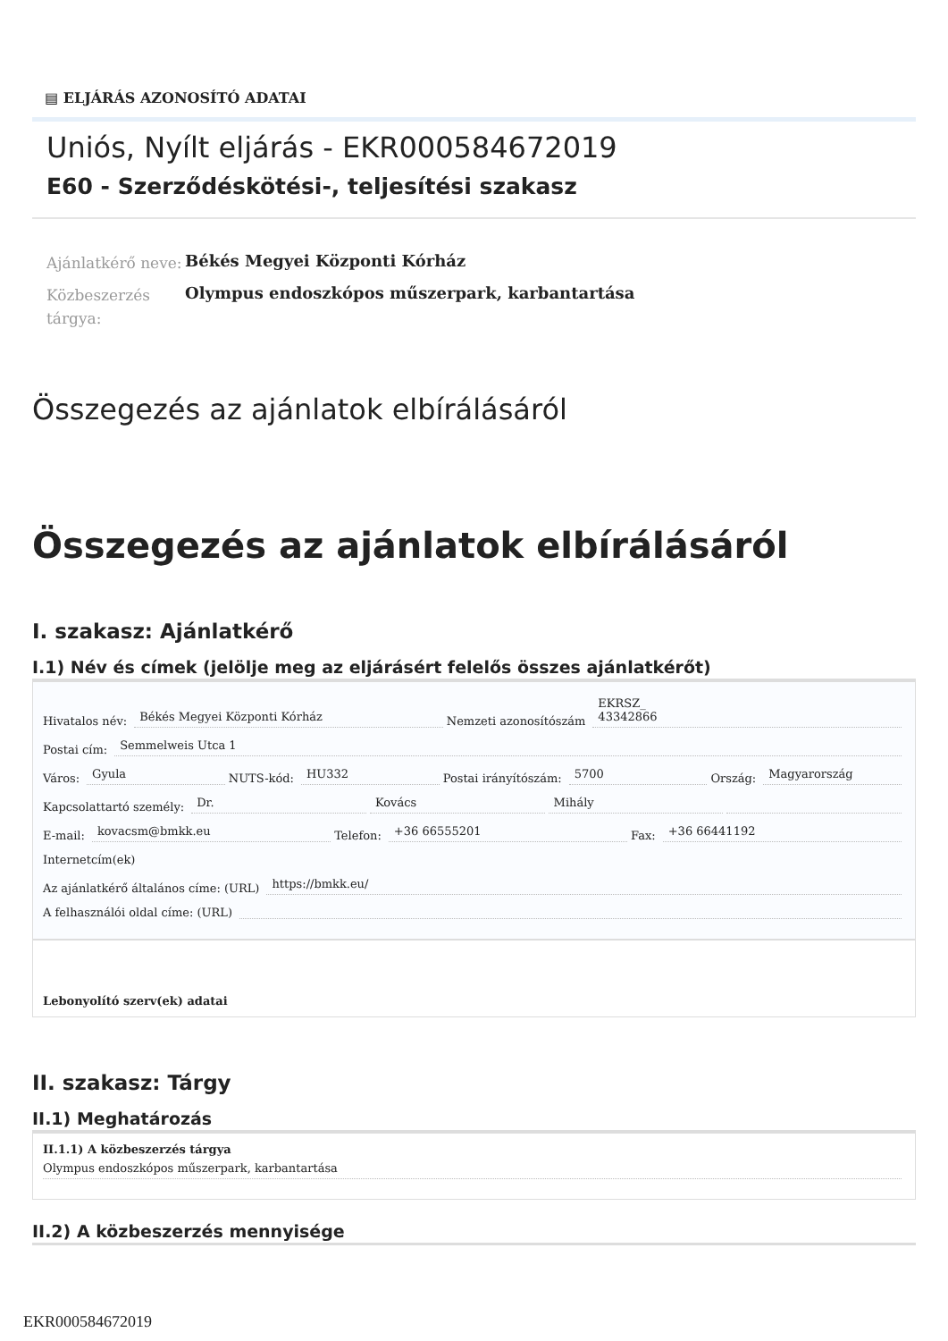▤ ELJÁRÁS AZONOSÍTÓ ADATAI
Uniós, Nyílt eljárás - EKR000584672019
E60 - Szerződéskötési-, teljesítési szakasz
Ajánlatkérő neve:
Békés Megyei Központi Kórház
Közbeszerzés tárgya:
Olympus endoszkópos műszerpark, karbantartása
Összegezés az ajánlatok elbírálásáról
Összegezés az ajánlatok elbírálásáról
I. szakasz: Ajánlatkérő
I.1) Név és címek (jelölje meg az eljárásért felelős összes ajánlatkérőt)
Hivatalos név: Békés Megyei Központi Kórház Nemzeti azonosítószám EKRSZ_
43342866
Postai cím: Semmelweis Utca 1
Város: Gyula NUTS-kód: HU332 Postai irányítószám: 5700 Ország: Magyarország
Kapcsolattartó személy: Dr. Kovács Mihály
E-mail: kovacsm@bmkk.eu Telefon: +36 66555201 Fax: +36 66441192
Internetcím(ek)
Az ajánlatkérő általános címe: (URL) https://bmkk.eu/
A felhasználói oldal címe: (URL)
Lebonyolító szerv(ek) adatai
II. szakasz: Tárgy
II.1) Meghatározás
II.1.1) A közbeszerzés tárgya
Olympus endoszkópos műszerpark, karbantartása
II.2) A közbeszerzés mennyisége
EKR000584672019